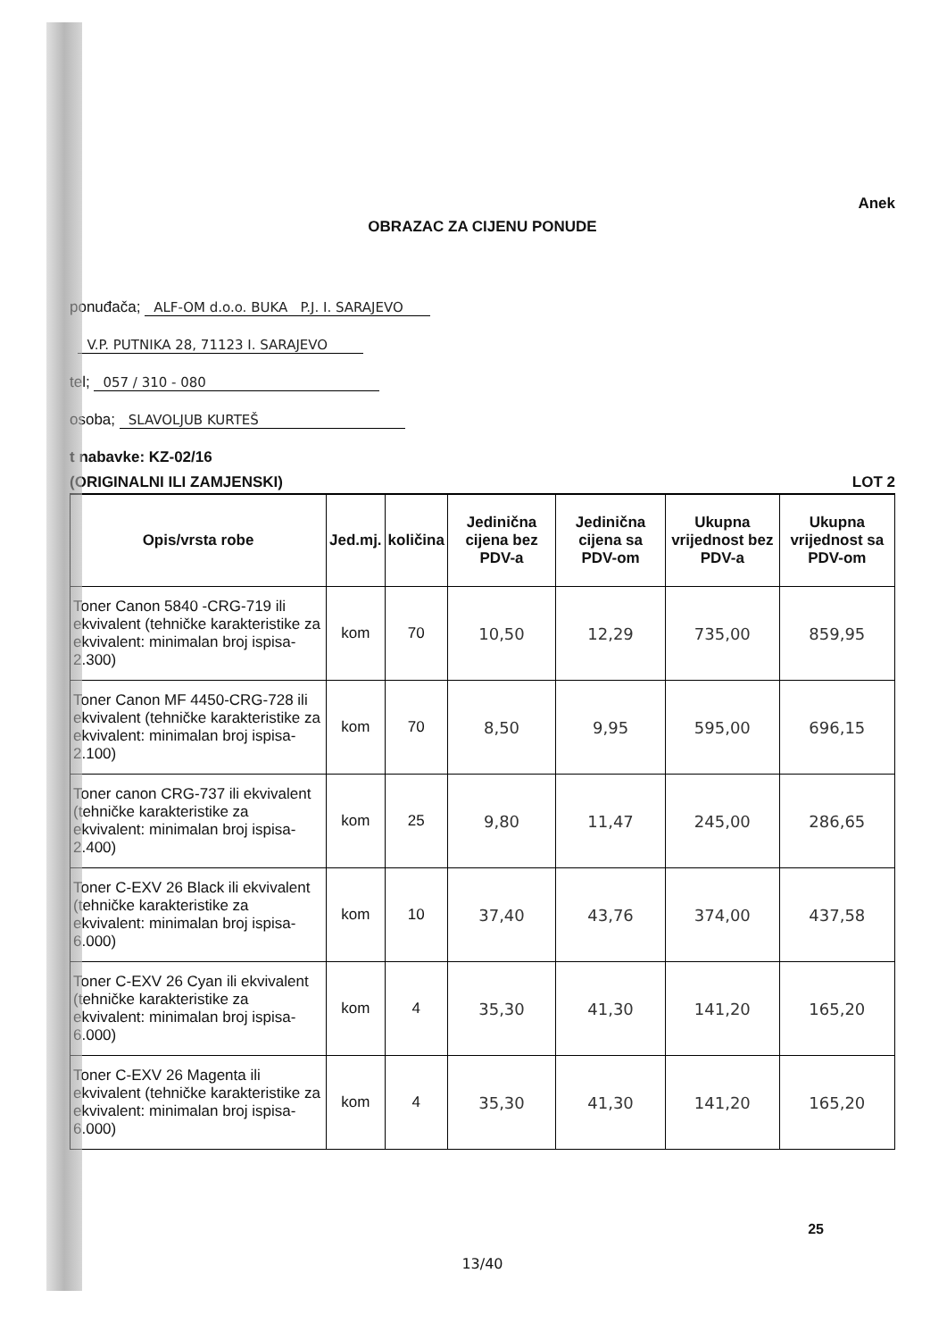Anek
OBRAZAC ZA CIJENU PONUDE
ponuđača; ALF-OM d.o.o. BUKA P.J. I. SARAJEVO
V.P. PUTNIKA 28, 71123 I. SARAJEVO
tel; 057 / 310 - 080
osoba; SLAVOLJUB KURTEŠ
t nabavke: KZ-02/16
(ORIGINALNI ILI ZAMJENSKI) LOT 2
| Opis/vrsta robe | Jed.mj. | količina | Jedinična cijena bez PDV-a | Jedinična cijena sa PDV-om | Ukupna vrijednost bez PDV-a | Ukupna vrijednost sa PDV-om |
| --- | --- | --- | --- | --- | --- | --- |
| Toner Canon 5840 -CRG-719 ili ekvivalent (tehničke karakteristike za ekvivalent: minimalan broj ispisa-2.300) | kom | 70 | 10,50 | 12,29 | 735,00 | 859,95 |
| Toner Canon MF 4450-CRG-728 ili ekvivalent (tehničke karakteristike za ekvivalent: minimalan broj ispisa-2.100) | kom | 70 | 8,50 | 9,95 | 595,00 | 696,15 |
| Toner canon CRG-737 ili ekvivalent (tehničke karakteristike za ekvivalent: minimalan broj ispisa-2.400) | kom | 25 | 9,80 | 11,47 | 245,00 | 286,65 |
| Toner C-EXV 26 Black ili ekvivalent (tehničke karakteristike za ekvivalent: minimalan broj ispisa-6.000) | kom | 10 | 37,40 | 43,76 | 374,00 | 437,58 |
| Toner C-EXV 26 Cyan ili ekvivalent (tehničke karakteristike za ekvivalent: minimalan broj ispisa-6.000) | kom | 4 | 35,30 | 41,30 | 141,20 | 165,20 |
| Toner C-EXV 26 Magenta ili ekvivalent (tehničke karakteristike za ekvivalent: minimalan broj ispisa-6.000) | kom | 4 | 35,30 | 41,30 | 141,20 | 165,20 |
25
13/40